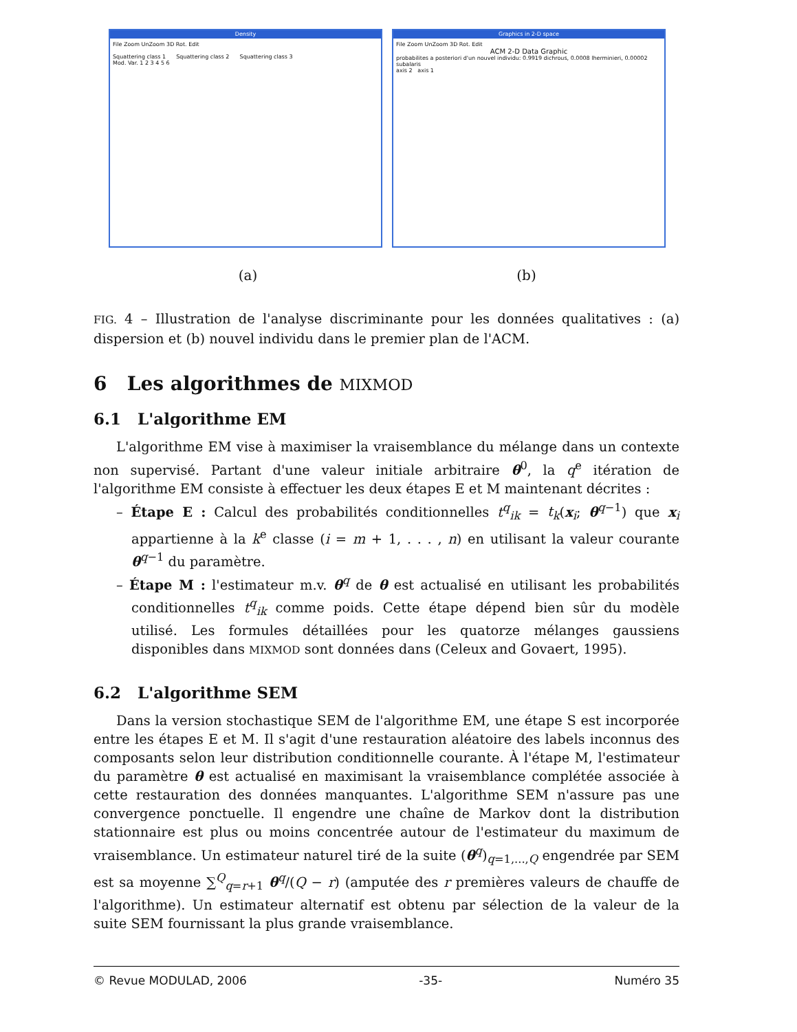Density
File Zoom UnZoom 3D Rot. Edit
Squattering class 1 Squattering class 2 Squattering class 3
Mod. Var. 1 2 3 4 5 6
Graphics in 2-D space
File Zoom UnZoom 3D Rot. Edit
ACM 2-D Data Graphic
probabilites a posteriori d'un nouvel individu: 0.9919 dichrous, 0.0008 lherminieri, 0.00002 subalaris
axis 2 axis 1
(a) (b)
FIG. 4 – Illustration de l'analyse discriminante pour les données qualitatives : (a) dispersion et (b) nouvel individu dans le premier plan de l'ACM.
6 Les algorithmes de MIXMOD
6.1 L'algorithme EM
L'algorithme EM vise à maximiser la vraisemblance du mélange dans un contexte non supervisé. Partant d'une valeur initiale arbitraire θ<sup>0</sup>, la q<sup>e</sup> itération de l'algorithme EM consiste à effectuer les deux étapes E et M maintenant décrites :
– Étape E : Calcul des probabilités conditionnelles t<sup>q</sup><sub>ik</sub> = t<sub>k</sub>(x<sub>i</sub>; θ<sup>q−1</sup>) que x<sub>i</sub> appartienne à la k<sup>e</sup> classe (i = m + 1, . . . , n) en utilisant la valeur courante θ<sup>q−1</sup> du paramètre.
– Étape M : l'estimateur m.v. θ<sup>q</sup> de θ est actualisé en utilisant les probabilités conditionnelles t<sup>q</sup><sub>ik</sub> comme poids. Cette étape dépend bien sûr du modèle utilisé. Les formules détaillées pour les quatorze mélanges gaussiens disponibles dans MIXMOD sont données dans (Celeux and Govaert, 1995).
6.2 L'algorithme SEM
Dans la version stochastique SEM de l'algorithme EM, une étape S est incorporée entre les étapes E et M. Il s'agit d'une restauration aléatoire des labels inconnus des composants selon leur distribution conditionnelle courante. À l'étape M, l'estimateur du paramètre θ est actualisé en maximisant la vraisemblance complétée associée à cette restauration des données manquantes. L'algorithme SEM n'assure pas une convergence ponctuelle. Il engendre une chaîne de Markov dont la distribution stationnaire est plus ou moins concentrée autour de l'estimateur du maximum de vraisemblance. Un estimateur naturel tiré de la suite (θ<sup>q</sup>)<sub>q=1,...,Q</sub> engendrée par SEM est sa moyenne ∑<sup>Q</sup><sub>q=r+1</sub> θ<sup>q</sup>/(Q − r) (amputée des r premières valeurs de chauffe de l'algorithme). Un estimateur alternatif est obtenu par sélection de la valeur de la suite SEM fournissant la plus grande vraisemblance.
© Revue MODULAD, 2006 -35- Numéro 35